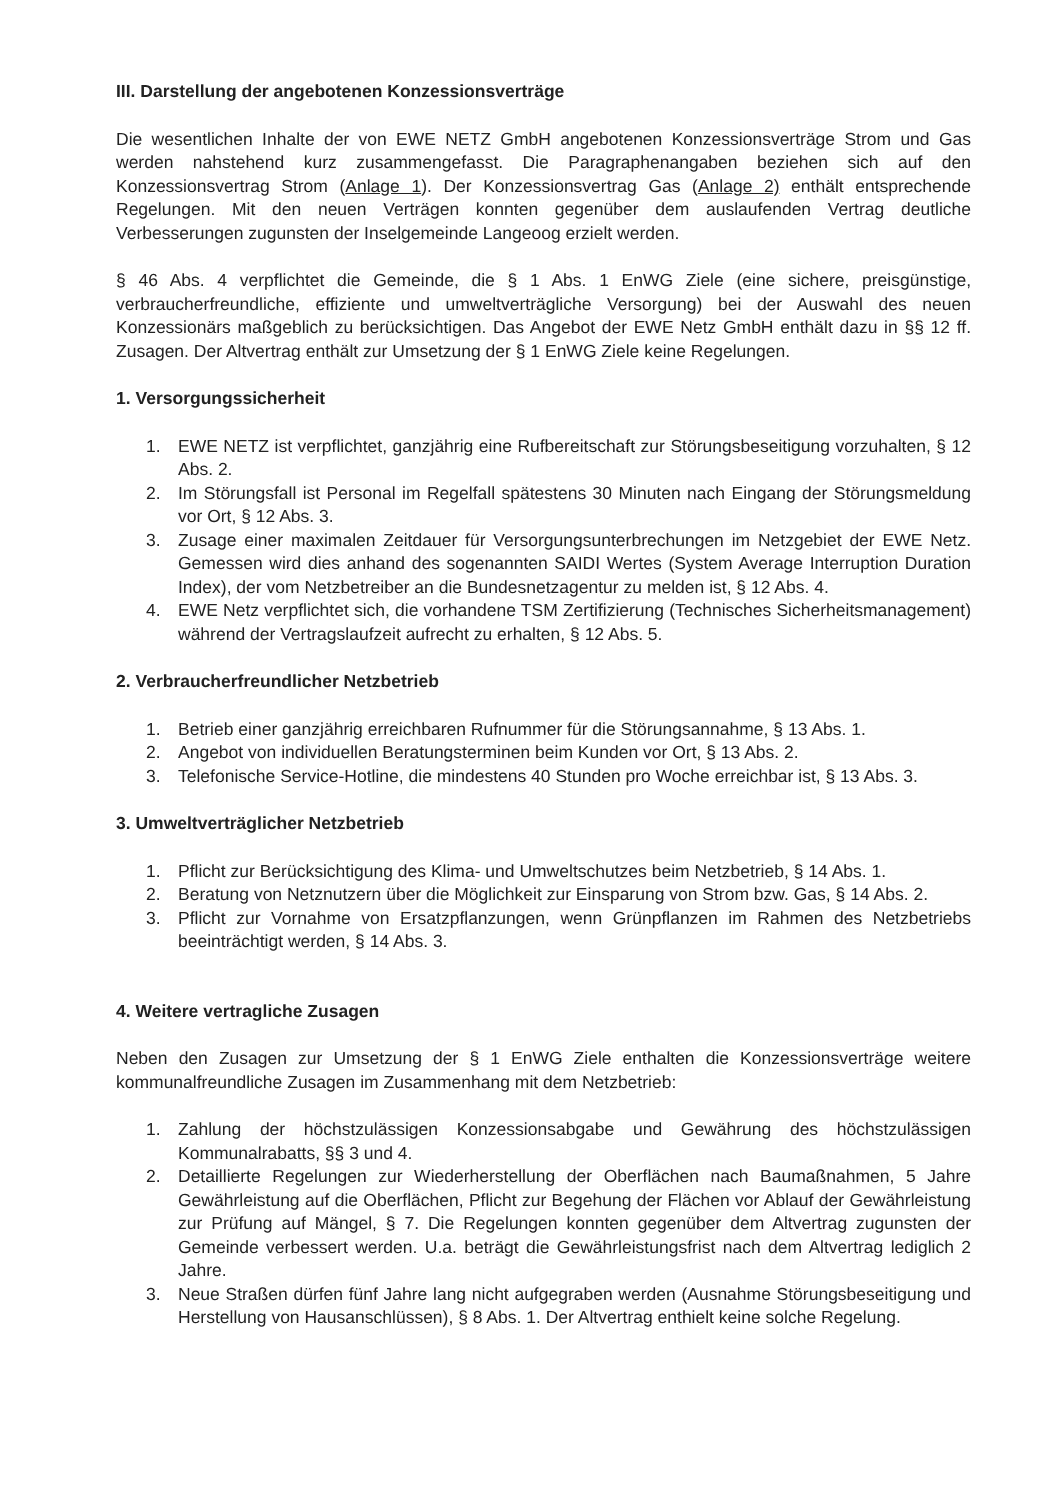III. Darstellung der angebotenen Konzessionsverträge
Die wesentlichen Inhalte der von EWE NETZ GmbH angebotenen Konzessionsverträge Strom und Gas werden nahstehend kurz zusammengefasst. Die Paragraphenangaben beziehen sich auf den Konzessionsvertrag Strom (Anlage 1). Der Konzessionsvertrag Gas (Anlage 2) enthält entsprechende Regelungen. Mit den neuen Verträgen konnten gegenüber dem auslaufenden Vertrag deutliche Verbesserungen zugunsten der Inselgemeinde Langeoog erzielt werden.
§ 46 Abs. 4 verpflichtet die Gemeinde, die § 1 Abs. 1 EnWG Ziele (eine sichere, preisgünstige, verbraucherfreundliche, effiziente und umweltverträgliche Versorgung) bei der Auswahl des neuen Konzessionärs maßgeblich zu berücksichtigen. Das Angebot der EWE Netz GmbH enthält dazu in §§ 12 ff. Zusagen. Der Altvertrag enthält zur Umsetzung der § 1 EnWG Ziele keine Regelungen.
1. Versorgungssicherheit
1. EWE NETZ ist verpflichtet, ganzjährig eine Rufbereitschaft zur Störungsbeseitigung vorzuhalten, § 12 Abs. 2.
2. Im Störungsfall ist Personal im Regelfall spätestens 30 Minuten nach Eingang der Störungsmeldung vor Ort, § 12 Abs. 3.
3. Zusage einer maximalen Zeitdauer für Versorgungsunterbrechungen im Netzgebiet der EWE Netz. Gemessen wird dies anhand des sogenannten SAIDI Wertes (System Average Interruption Duration Index), der vom Netzbetreiber an die Bundesnetzagentur zu melden ist, § 12 Abs. 4.
4. EWE Netz verpflichtet sich, die vorhandene TSM Zertifizierung (Technisches Sicherheitsmanagement) während der Vertragslaufzeit aufrecht zu erhalten, § 12 Abs. 5.
2. Verbraucherfreundlicher Netzbetrieb
1. Betrieb einer ganzjährig erreichbaren Rufnummer für die Störungsannahme, § 13 Abs. 1.
2. Angebot von individuellen Beratungsterminen beim Kunden vor Ort, § 13 Abs. 2.
3. Telefonische Service-Hotline, die mindestens 40 Stunden pro Woche erreichbar ist, § 13 Abs. 3.
3. Umweltverträglicher Netzbetrieb
1. Pflicht zur Berücksichtigung des Klima- und Umweltschutzes beim Netzbetrieb, § 14 Abs. 1.
2. Beratung von Netznutzern über die Möglichkeit zur Einsparung von Strom bzw. Gas, § 14 Abs. 2.
3. Pflicht zur Vornahme von Ersatzpflanzungen, wenn Grünpflanzen im Rahmen des Netzbetriebs beeinträchtigt werden, § 14 Abs. 3.
4. Weitere vertragliche Zusagen
Neben den Zusagen zur Umsetzung der § 1 EnWG Ziele enthalten die Konzessionsverträge weitere kommunalfreundliche Zusagen im Zusammenhang mit dem Netzbetrieb:
1. Zahlung der höchstzulässigen Konzessionsabgabe und Gewährung des höchstzulässigen Kommunalrabatts, §§ 3 und 4.
2. Detaillierte Regelungen zur Wiederherstellung der Oberflächen nach Baumaßnahmen, 5 Jahre Gewährleistung auf die Oberflächen, Pflicht zur Begehung der Flächen vor Ablauf der Gewährleistung zur Prüfung auf Mängel, § 7. Die Regelungen konnten gegenüber dem Altvertrag zugunsten der Gemeinde verbessert werden. U.a. beträgt die Gewährleistungsfrist nach dem Altvertrag lediglich 2 Jahre.
3. Neue Straßen dürfen fünf Jahre lang nicht aufgegraben werden (Ausnahme Störungsbeseitigung und Herstellung von Hausanschlüssen), § 8 Abs. 1. Der Altvertrag enthielt keine solche Regelung.